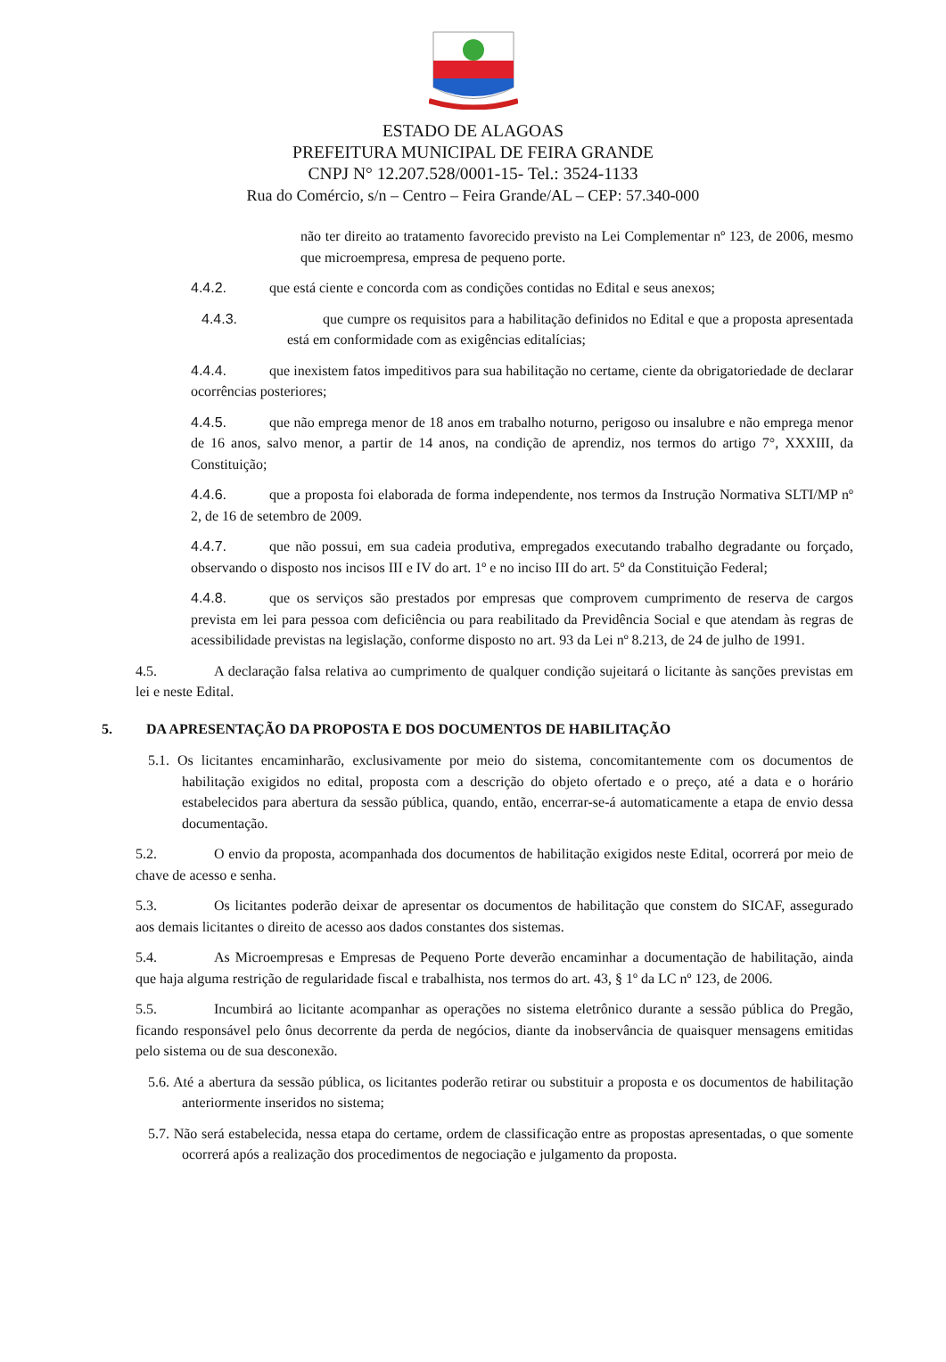ESTADO DE ALAGOAS
PREFEITURA MUNICIPAL DE FEIRA GRANDE
CNPJ N° 12.207.528/0001-15- Tel.: 3524-1133
Rua do Comércio, s/n – Centro – Feira Grande/AL – CEP: 57.340-000
não ter direito ao tratamento favorecido previsto na Lei Complementar nº 123, de 2006, mesmo que microempresa, empresa de pequeno porte.
4.4.2. que está ciente e concorda com as condições contidas no Edital e seus anexos;
4.4.3. que cumpre os requisitos para a habilitação definidos no Edital e que a proposta apresentada está em conformidade com as exigências editalícias;
4.4.4. que inexistem fatos impeditivos para sua habilitação no certame, ciente da obrigatoriedade de declarar ocorrências posteriores;
4.4.5. que não emprega menor de 18 anos em trabalho noturno, perigoso ou insalubre e não emprega menor de 16 anos, salvo menor, a partir de 14 anos, na condição de aprendiz, nos termos do artigo 7°, XXXIII, da Constituição;
4.4.6. que a proposta foi elaborada de forma independente, nos termos da Instrução Normativa SLTI/MP nº 2, de 16 de setembro de 2009.
4.4.7. que não possui, em sua cadeia produtiva, empregados executando trabalho degradante ou forçado, observando o disposto nos incisos III e IV do art. 1º e no inciso III do art. 5º da Constituição Federal;
4.4.8. que os serviços são prestados por empresas que comprovem cumprimento de reserva de cargos prevista em lei para pessoa com deficiência ou para reabilitado da Previdência Social e que atendam às regras de acessibilidade previstas na legislação, conforme disposto no art. 93 da Lei nº 8.213, de 24 de julho de 1991.
4.5. A declaração falsa relativa ao cumprimento de qualquer condição sujeitará o licitante às sanções previstas em lei e neste Edital.
5. DA APRESENTAÇÃO DA PROPOSTA E DOS DOCUMENTOS DE HABILITAÇÃO
5.1. Os licitantes encaminharão, exclusivamente por meio do sistema, concomitantemente com os documentos de habilitação exigidos no edital, proposta com a descrição do objeto ofertado e o preço, até a data e o horário estabelecidos para abertura da sessão pública, quando, então, encerrar-se-á automaticamente a etapa de envio dessa documentação.
5.2. O envio da proposta, acompanhada dos documentos de habilitação exigidos neste Edital, ocorrerá por meio de chave de acesso e senha.
5.3. Os licitantes poderão deixar de apresentar os documentos de habilitação que constem do SICAF, assegurado aos demais licitantes o direito de acesso aos dados constantes dos sistemas.
5.4. As Microempresas e Empresas de Pequeno Porte deverão encaminhar a documentação de habilitação, ainda que haja alguma restrição de regularidade fiscal e trabalhista, nos termos do art. 43, § 1º da LC nº 123, de 2006.
5.5. Incumbirá ao licitante acompanhar as operações no sistema eletrônico durante a sessão pública do Pregão, ficando responsável pelo ônus decorrente da perda de negócios, diante da inobservância de quaisquer mensagens emitidas pelo sistema ou de sua desconexão.
5.6. Até a abertura da sessão pública, os licitantes poderão retirar ou substituir a proposta e os documentos de habilitação anteriormente inseridos no sistema;
5.7. Não será estabelecida, nessa etapa do certame, ordem de classificação entre as propostas apresentadas, o que somente ocorrerá após a realização dos procedimentos de negociação e julgamento da proposta.